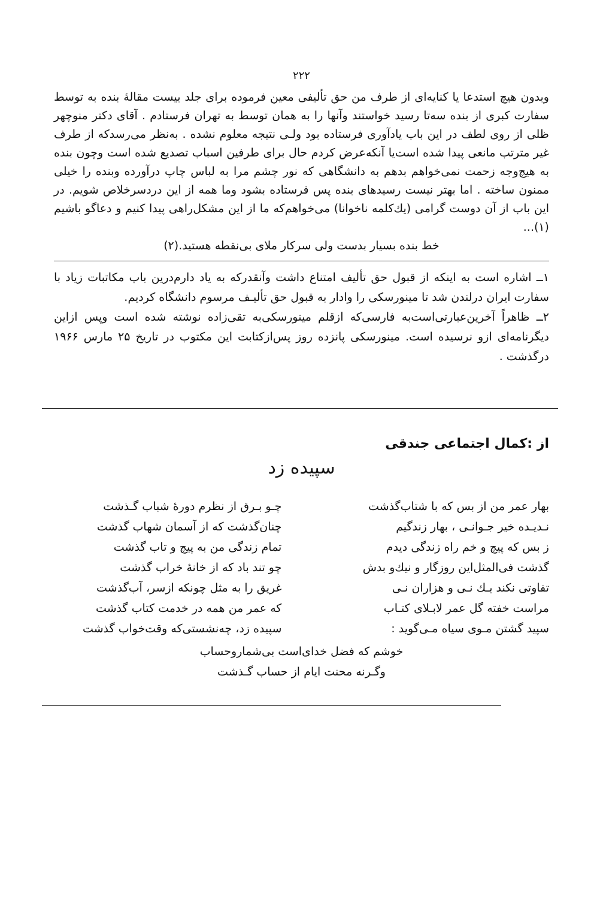۲۲۲
وبدون هیچ استدعا یا کنایه‌ای از طرف من حق تألیفی معین فرموده برای جلد بیست مقالهٔ بنده به توسط سفارت کبری از بنده سه‌تا رسید خواستند وآنها را به همان توسط به تهران فرستادم . آقای دکتر منوچهر ظلی از روی لطف در این باب یادآوری فرستاده بود ولـی نتیجه معلوم نشده . به‌نظر می‌رسدکه از طرف غیر مترتب مانعی پیدا شده است‌یا آنکه‌عرض کردم حال برای طرفین اسباب تصدیع شده است وچون بنده به هیچ‌وجه زحمت نمی‌خواهم بدهم به دانشگاهی که نور چشم مرا به لباس چاپ درآورده وبنده را خیلی ممنون ساخته . اما بهتر نیست رسیدهای بنده پس فرستاده بشود وما همه از این دردسرخلاص شویم. در این باب از آن دوست گرامی (یك‌کلمه ناخوانا) می‌خواهم‌که ما از این مشکل‌راهی پیدا کنیم و دعاگو باشیم (۱)...
خط بنده بسیار بدست ولی سرکار ملای بی‌نقطه هستید.(۲)
۱ــ اشاره است به اینکه از قبول حق تألیف امتناع داشت وآنقدرکه به یاد دارم‌درین باب مکاتبات زیاد با سفارت ایران درلندن شد تا مینورسکی را وادار به قبول حق تألیـف مرسوم دانشگاه کردیم.
۲ــ ظاهراً آخرین‌عبارتی‌است‌به فارسی‌که ازقلم مینورسکی‌به تقی‌زاده نوشته شده است وپس ازاین دیگرنامه‌ای ازو نرسیده است. مینورسکی پانزده روز پس‌ازکتابت این مکتوب در تاریخ ۲۵ مارس ۱۹۶۶ درگذشت .
از :کمال اجتماعی جندقی
سپیده زد
بهار عمر من از بس که با شتاب‌گذشت
نـدیـده خیر جـوانـی ، بهار زندگیم
ز بس که پیچ و خم راه زندگی دیدم
گذشت فی‌المثل‌این روزگار و نیك‌و بدش
تفاوتی نکند یـك نـی و هزاران نـی
مراست خفته گل عمر لابـلای کتـاب
سپید گشتن مـوی سیاه مـی‌گوید :
چـو بـرق از نظرم دورهٔ شباب گـذشت
چنان‌گذشت که از آسمان شهاب گذشت
تمام زندگی من به پیچ و تاب گذشت
چو تند باد که از خانهٔ خراب گذشت
غریق را به مثل چونکه ازسر، آب‌گذشت
که عمر من همه در خدمت کتاب گذشت
سپیده زد، چه‌نشستی‌که وقت‌خواب گذشت
خوشم که فضل خدای‌است بی‌شماروحساب
وگـرنه محنت ایام از حساب گـذشت